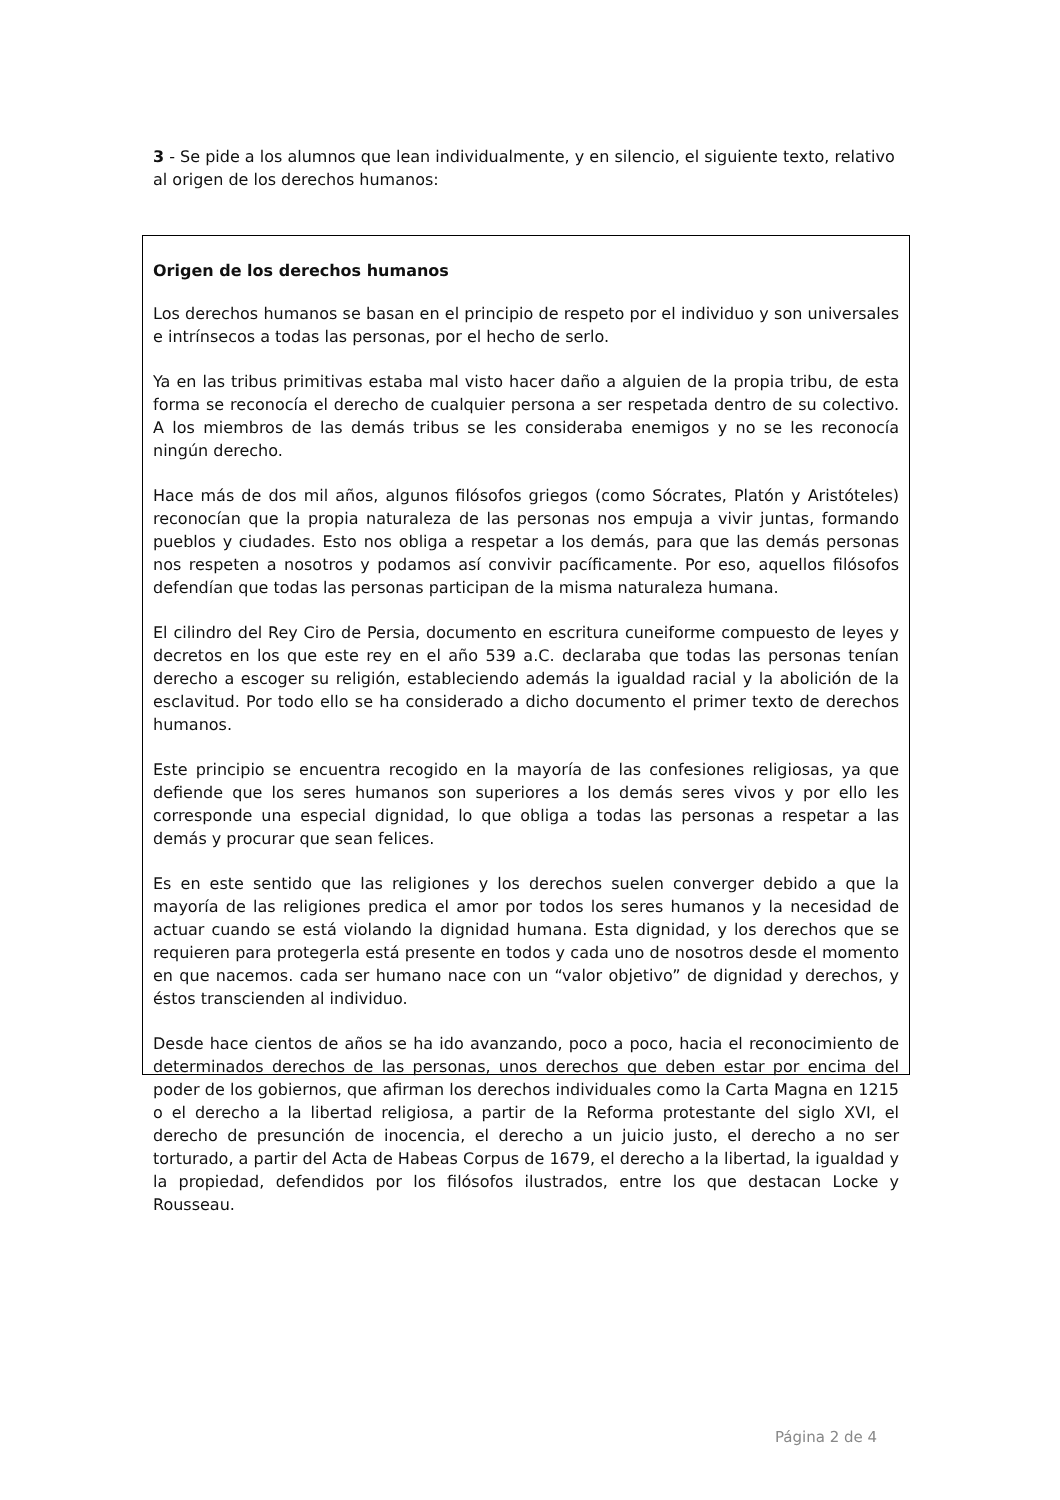3 - Se pide a los alumnos que lean individualmente, y en silencio, el siguiente texto, relativo al origen de los derechos humanos:
Origen de los derechos humanos
Los derechos humanos se basan en el principio de respeto por el individuo y son universales e intrínsecos a todas las personas, por el hecho de serlo.
Ya en las tribus primitivas estaba mal visto hacer daño a alguien de la propia tribu, de esta forma se reconocía el derecho de cualquier persona a ser respetada dentro de su colectivo. A los miembros de las demás tribus se les consideraba enemigos y no se les reconocía ningún derecho.
Hace más de dos mil años, algunos filósofos griegos (como Sócrates, Platón y Aristóteles) reconocían que la propia naturaleza de las personas nos empuja a vivir juntas, formando pueblos y ciudades. Esto nos obliga a respetar a los demás, para que las demás personas nos respeten a nosotros y podamos así convivir pacíficamente. Por eso, aquellos filósofos defendían que todas las personas participan de la misma naturaleza humana.
El cilindro del Rey Ciro de Persia, documento en escritura cuneiforme compuesto de leyes y decretos en los que este rey en el año 539 a.C. declaraba que todas las personas tenían derecho a escoger su religión, estableciendo además la igualdad racial y la abolición de la esclavitud. Por todo ello se ha considerado a dicho documento el primer texto de derechos humanos.
Este principio se encuentra recogido en la mayoría de las confesiones religiosas, ya que defiende que los seres humanos son superiores a los demás seres vivos y por ello les corresponde una especial dignidad, lo que obliga a todas las personas a respetar a las demás y procurar que sean felices.
Es en este sentido que las religiones y los derechos suelen converger debido a que la mayoría de las religiones predica el amor por todos los seres humanos y la necesidad de actuar cuando se está violando la dignidad humana. Esta dignidad, y los derechos que se requieren para protegerla está presente en todos y cada uno de nosotros desde el momento en que nacemos. cada ser humano nace con un “valor objetivo” de dignidad y derechos, y éstos transcienden al individuo.
Desde hace cientos de años se ha ido avanzando, poco a poco, hacia el reconocimiento de determinados derechos de las personas, unos derechos que deben estar por encima del poder de los gobiernos, que afirman los derechos individuales como la Carta Magna en 1215 o el derecho a la libertad religiosa, a partir de la Reforma protestante del siglo XVI, el derecho de presunción de inocencia, el derecho a un juicio justo, el derecho a no ser torturado, a partir del Acta de Habeas Corpus de 1679, el derecho a la libertad, la igualdad y la propiedad, defendidos por los filósofos ilustrados, entre los que destacan Locke y Rousseau.
Página 2 de 4